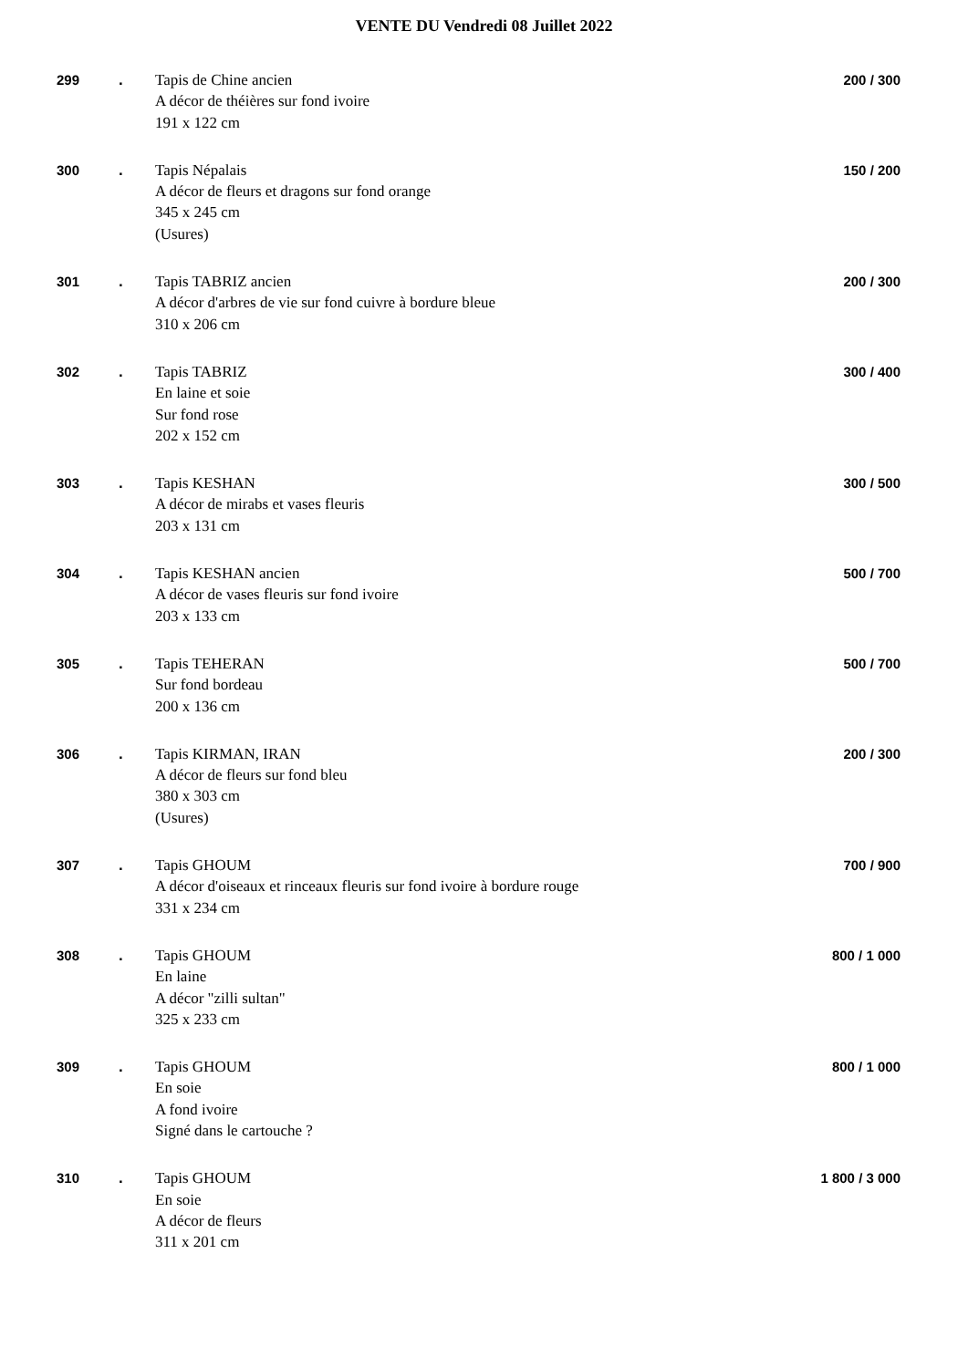VENTE DU Vendredi 08 Juillet 2022
| 299 | . | Tapis de Chine ancien A décor de théières sur fond ivoire 191 x 122 cm | 200 / 300 |
| 300 | . | Tapis Népalais A décor de fleurs et dragons sur fond orange 345 x 245 cm (Usures) | 150 / 200 |
| 301 | . | Tapis TABRIZ ancien A décor d'arbres de vie sur fond cuivre à bordure bleue 310 x 206 cm | 200 / 300 |
| 302 | . | Tapis TABRIZ En laine et soie Sur fond rose 202 x 152 cm | 300 / 400 |
| 303 | . | Tapis KESHAN A décor de mirabs et vases fleuris 203 x 131 cm | 300 / 500 |
| 304 | . | Tapis KESHAN ancien A décor de vases fleuris sur fond ivoire 203 x 133 cm | 500 / 700 |
| 305 | . | Tapis TEHERAN Sur fond bordeau 200 x 136 cm | 500 / 700 |
| 306 | . | Tapis KIRMAN, IRAN A décor de fleurs sur fond bleu 380 x 303 cm (Usures) | 200 / 300 |
| 307 | . | Tapis GHOUM A décor d'oiseaux et rinceaux fleuris sur fond ivoire à bordure rouge 331 x 234 cm | 700 / 900 |
| 308 | . | Tapis GHOUM En laine A décor "zilli sultan" 325 x 233 cm | 800 / 1 000 |
| 309 | . | Tapis GHOUM En soie A fond ivoire Signé dans le cartouche ? | 800 / 1 000 |
| 310 | . | Tapis GHOUM En soie A décor de fleurs 311 x 201 cm | 1 800 / 3 000 |